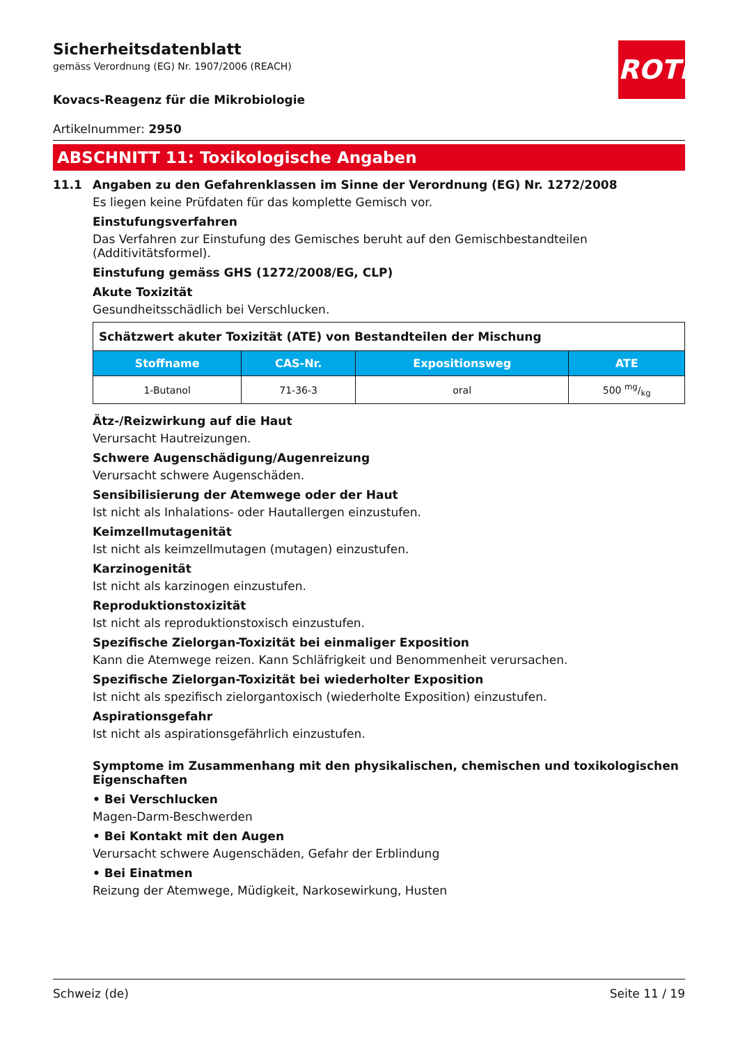Sicherheitsdatenblatt
gemäss Verordnung (EG) Nr. 1907/2006 (REACH)
ROTH
Kovacs-Reagenz für die Mikrobiologie
Artikelnummer: 2950
ABSCHNITT 11: Toxikologische Angaben
11.1 Angaben zu den Gefahrenklassen im Sinne der Verordnung (EG) Nr. 1272/2008
Es liegen keine Prüfdaten für das komplette Gemisch vor.
Einstufungsverfahren
Das Verfahren zur Einstufung des Gemisches beruht auf den Gemischbestandteilen (Additivitätsformel).
Einstufung gemäss GHS (1272/2008/EG, CLP)
Akute Toxizität
Gesundheitsschädlich bei Verschlucken.
| Schätzwert akuter Toxizität (ATE) von Bestandteilen der Mischung | | | |
| Stoffname | CAS-Nr. | Expositionsweg | ATE |
| 1-Butanol | 71-36-3 | oral | 500 mg/kg |
Ätz-/Reizwirkung auf die Haut
Verursacht Hautreizungen.
Schwere Augenschädigung/Augenreizung
Verursacht schwere Augenschäden.
Sensibilisierung der Atemwege oder der Haut
Ist nicht als Inhalations- oder Hautallergen einzustufen.
Keimzellmutagenität
Ist nicht als keimzellmutagen (mutagen) einzustufen.
Karzinogenität
Ist nicht als karzinogen einzustufen.
Reproduktionstoxizität
Ist nicht als reproduktionstoxisch einzustufen.
Spezifische Zielorgan-Toxizität bei einmaliger Exposition
Kann die Atemwege reizen. Kann Schläfrigkeit und Benommenheit verursachen.
Spezifische Zielorgan-Toxizität bei wiederholter Exposition
Ist nicht als spezifisch zielorgantoxisch (wiederholte Exposition) einzustufen.
Aspirationsgefahr
Ist nicht als aspirationsgefährlich einzustufen.
Symptome im Zusammenhang mit den physikalischen, chemischen und toxikologischen Eigenschaften
• Bei Verschlucken
Magen-Darm-Beschwerden
• Bei Kontakt mit den Augen
Verursacht schwere Augenschäden, Gefahr der Erblindung
• Bei Einatmen
Reizung der Atemwege, Müdigkeit, Narkosewirkung, Husten
Schweiz (de) Seite 11 / 19